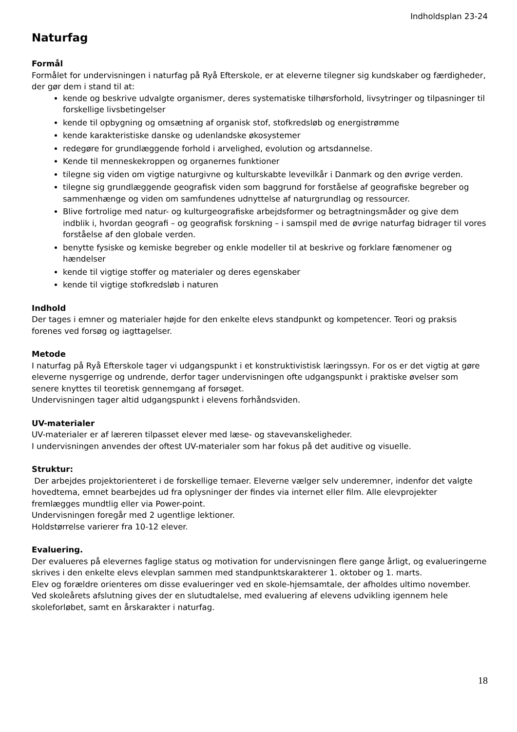Indholdsplan 23-24
Naturfag
Formål
Formålet for undervisningen i naturfag på Ryå Efterskole, er at eleverne tilegner sig kundskaber og færdigheder, der gør dem i stand til at:
kende og beskrive udvalgte organismer, deres systematiske tilhørsforhold, livsytringer og tilpasninger til forskellige livsbetingelser
kende til opbygning og omsætning af organisk stof, stofkredsløb og energistrømme
kende karakteristiske danske og udenlandske økosystemer
redegøre for grundlæggende forhold i arvelighed, evolution og artsdannelse.
Kende til menneskekroppen og organernes funktioner
tilegne sig viden om vigtige naturgivne og kulturskabte levevilkår i Danmark og den øvrige verden.
tilegne sig grundlæggende geografisk viden som baggrund for forståelse af geografiske begreber og sammenhænge og viden om samfundenes udnyttelse af naturgrundlag og ressourcer.
Blive fortrolige med natur- og kulturgeografiske arbejdsformer og betragtningsmåder og give dem indblik i, hvordan geografi – og geografisk forskning – i samspil med de øvrige naturfag bidrager til vores forståelse af den globale verden.
benytte fysiske og kemiske begreber og enkle modeller til at beskrive og forklare fænomener og hændelser
kende til vigtige stoffer og materialer og deres egenskaber
kende til vigtige stofkredsløb i naturen
Indhold
Der tages i emner og materialer højde for den enkelte elevs standpunkt og kompetencer. Teori og praksis forenes ved forsøg og iagttagelser.
Metode
I naturfag på Ryå Efterskole tager vi udgangspunkt i et konstruktivistisk læringssyn. For os er det vigtig at gøre eleverne nysgerrige og undrende, derfor tager undervisningen ofte udgangspunkt i praktiske øvelser som senere knyttes til teoretisk gennemgang af forsøget.
Undervisningen tager altid udgangspunkt i elevens forhåndsviden.
UV-materialer
UV-materialer er af læreren tilpasset elever med læse- og stavevanskeligheder.
I undervisningen anvendes der oftest UV-materialer som har fokus på det auditive og visuelle.
Struktur:
Der arbejdes projektorienteret i de forskellige temaer. Eleverne vælger selv underemner, indenfor det valgte hovedtema, emnet bearbejdes ud fra oplysninger der findes via internet eller film. Alle elevprojekter fremlægges mundtlig eller via Power-point.
Undervisningen foregår med 2 ugentlige lektioner.
Holdstørrelse varierer fra 10-12 elever.
Evaluering.
Der evalueres på elevernes faglige status og motivation for undervisningen flere gange årligt, og evalueringerne skrives i den enkelte elevs elevplan sammen med standpunktskarakterer 1. oktober og 1. marts.
Elev og forældre orienteres om disse evalueringer ved en skole-hjemsamtale, der afholdes ultimo november.
Ved skoleårets afslutning gives der en slutudtalelse, med evaluering af elevens udvikling igennem hele skoleforløbet, samt en årskarakter i naturfag.
18